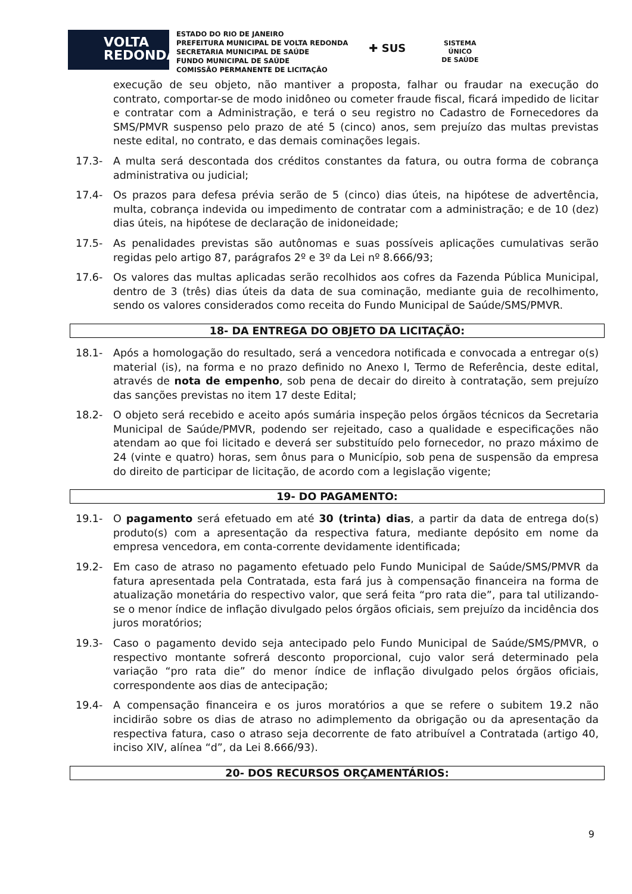VOLTA
REDONDA
ESTADO DO RIO DE JANEIRO
PREFEITURA MUNICIPAL DE VOLTA REDONDA
SECRETARIA MUNICIPAL DE SAÚDE
FUNDO MUNICIPAL DE SAÚDE
COMISSÃO PERMANENTE DE LICITAÇÃO
✚ SUS
SISTEMA
ÚNICO
DE SAÚDE
execução de seu objeto, não mantiver a proposta, falhar ou fraudar na execução do contrato, comportar-se de modo inidôneo ou cometer fraude fiscal, ficará impedido de licitar e contratar com a Administração, e terá o seu registro no Cadastro de Fornecedores da SMS/PMVR suspenso pelo prazo de até 5 (cinco) anos, sem prejuízo das multas previstas neste edital, no contrato, e das demais cominações legais.
17.3- A multa será descontada dos créditos constantes da fatura, ou outra forma de cobrança administrativa ou judicial;
17.4- Os prazos para defesa prévia serão de 5 (cinco) dias úteis, na hipótese de advertência, multa, cobrança indevida ou impedimento de contratar com a administração; e de 10 (dez) dias úteis, na hipótese de declaração de inidoneidade;
17.5- As penalidades previstas são autônomas e suas possíveis aplicações cumulativas serão regidas pelo artigo 87, parágrafos 2º e 3º da Lei nº 8.666/93;
17.6- Os valores das multas aplicadas serão recolhidos aos cofres da Fazenda Pública Municipal, dentro de 3 (três) dias úteis da data de sua cominação, mediante guia de recolhimento, sendo os valores considerados como receita do Fundo Municipal de Saúde/SMS/PMVR.
18- DA ENTREGA DO OBJETO DA LICITAÇÃO:
18.1- Após a homologação do resultado, será a vencedora notificada e convocada a entregar o(s) material (is), na forma e no prazo definido no Anexo I, Termo de Referência, deste edital, através de nota de empenho, sob pena de decair do direito à contratação, sem prejuízo das sanções previstas no item 17 deste Edital;
18.2- O objeto será recebido e aceito após sumária inspeção pelos órgãos técnicos da Secretaria Municipal de Saúde/PMVR, podendo ser rejeitado, caso a qualidade e especificações não atendam ao que foi licitado e deverá ser substituído pelo fornecedor, no prazo máximo de 24 (vinte e quatro) horas, sem ônus para o Município, sob pena de suspensão da empresa do direito de participar de licitação, de acordo com a legislação vigente;
19- DO PAGAMENTO:
19.1- O pagamento será efetuado em até 30 (trinta) dias, a partir da data de entrega do(s) produto(s) com a apresentação da respectiva fatura, mediante depósito em nome da empresa vencedora, em conta-corrente devidamente identificada;
19.2- Em caso de atraso no pagamento efetuado pelo Fundo Municipal de Saúde/SMS/PMVR da fatura apresentada pela Contratada, esta fará jus à compensação financeira na forma de atualização monetária do respectivo valor, que será feita “pro rata die”, para tal utilizando-se o menor índice de inflação divulgado pelos órgãos oficiais, sem prejuízo da incidência dos juros moratórios;
19.3- Caso o pagamento devido seja antecipado pelo Fundo Municipal de Saúde/SMS/PMVR, o respectivo montante sofrerá desconto proporcional, cujo valor será determinado pela variação “pro rata die” do menor índice de inflação divulgado pelos órgãos oficiais, correspondente aos dias de antecipação;
19.4- A compensação financeira e os juros moratórios a que se refere o subitem 19.2 não incidirão sobre os dias de atraso no adimplemento da obrigação ou da apresentação da respectiva fatura, caso o atraso seja decorrente de fato atribuível a Contratada (artigo 40, inciso XIV, alínea “d”, da Lei 8.666/93).
20- DOS RECURSOS ORÇAMENTÁRIOS:
9